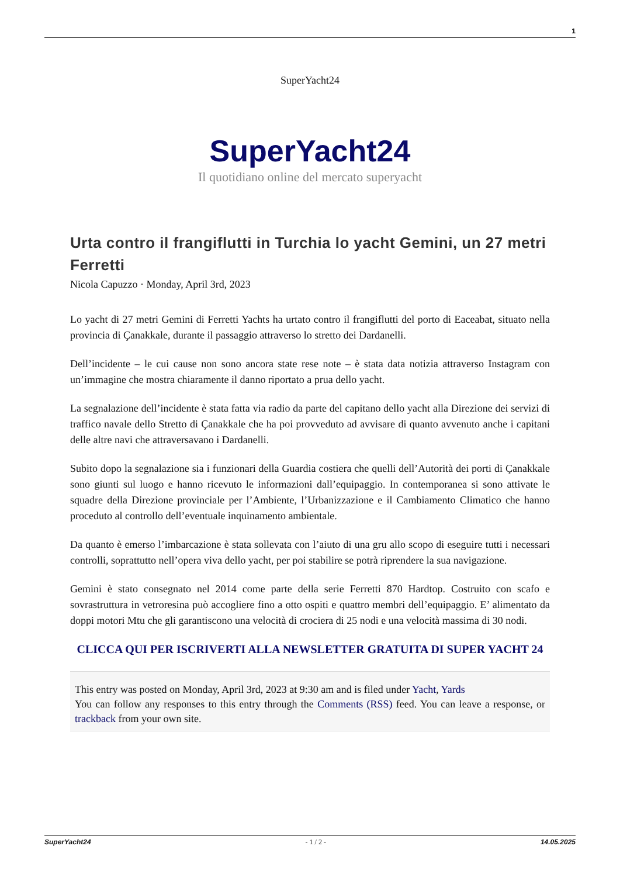1
SuperYacht24
SuperYacht24
Il quotidiano online del mercato superyacht
Urta contro il frangiflutti in Turchia lo yacht Gemini, un 27 metri Ferretti
Nicola Capuzzo · Monday, April 3rd, 2023
Lo yacht di 27 metri Gemini di Ferretti Yachts ha urtato contro il frangiflutti del porto di Eaceabat, situato nella provincia di Çanakkale, durante il passaggio attraverso lo stretto dei Dardanelli.
Dell’incidente – le cui cause non sono ancora state rese note – è stata data notizia attraverso Instagram con un’immagine che mostra chiaramente il danno riportato a prua dello yacht.
La segnalazione dell’incidente è stata fatta via radio da parte del capitano dello yacht alla Direzione dei servizi di traffico navale dello Stretto di Çanakkale che ha poi provveduto ad avvisare di quanto avvenuto anche i capitani delle altre navi che attraversavano i Dardanelli.
Subito dopo la segnalazione sia i funzionari della Guardia costiera che quelli dell’Autorità dei porti di Çanakkale sono giunti sul luogo e hanno ricevuto le informazioni dall’equipaggio. In contemporanea si sono attivate le squadre della Direzione provinciale per l’Ambiente, l’Urbanizzazione e il Cambiamento Climatico che hanno proceduto al controllo dell’eventuale inquinamento ambientale.
Da quanto è emerso l’imbarcazione è stata sollevata con l’aiuto di una gru allo scopo di eseguire tutti i necessari controlli, soprattutto nell’opera viva dello yacht, per poi stabilire se potrà riprendere la sua navigazione.
Gemini è stato consegnato nel 2014 come parte della serie Ferretti 870 Hardtop. Costruito con scafo e sovrastruttura in vetroresina può accogliere fino a otto ospiti e quattro membri dell’equipaggio. E’ alimentato da doppi motori Mtu che gli garantiscono una velocità di crociera di 25 nodi e una velocità massima di 30 nodi.
CLICCA QUI PER ISCRIVERTI ALLA NEWSLETTER GRATUITA DI SUPER YACHT 24
This entry was posted on Monday, April 3rd, 2023 at 9:30 am and is filed under Yacht, Yards
You can follow any responses to this entry through the Comments (RSS) feed. You can leave a response, or trackback from your own site.
SuperYacht24 - 1 / 2 - 14.05.2025